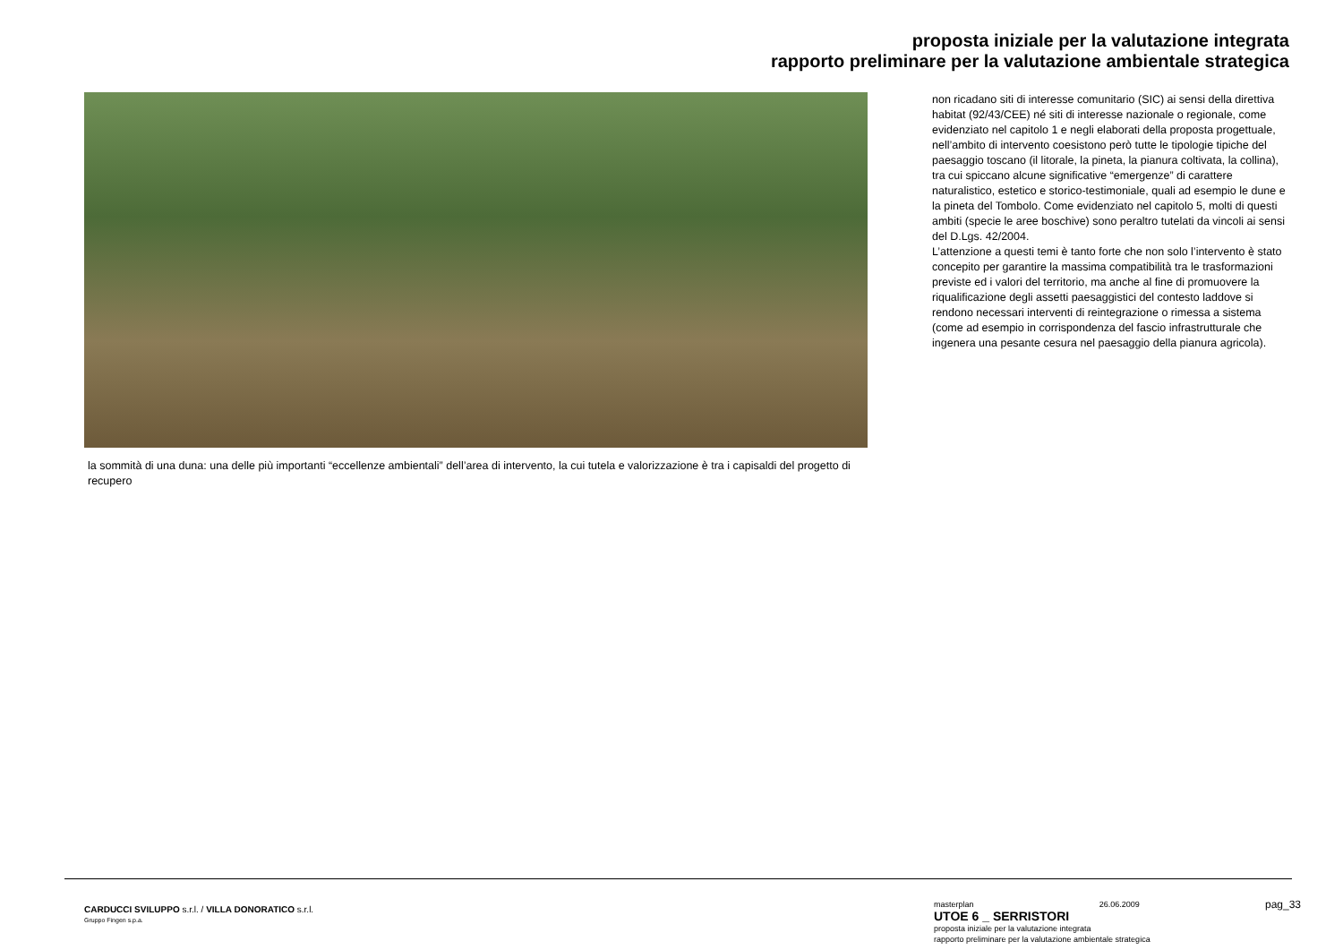proposta iniziale per la valutazione integrata
rapporto preliminare per la valutazione ambientale strategica
la sommità di una duna: una delle più importanti “eccellenze ambientali” dell’area di intervento, la cui tutela e valorizzazione è tra i capisaldi del progetto di recupero
non ricadano siti di interesse comunitario (SIC) ai sensi della direttiva habitat (92/43/CEE) né siti di interesse nazionale o regionale, come evidenziato nel capitolo 1 e negli elaborati della proposta progettuale, nell’ambito di intervento coesistono però tutte le tipologie tipiche del paesaggio toscano (il litorale, la pineta, la pianura coltivata, la collina), tra cui spiccano alcune significative “emergenze” di carattere naturalistico, estetico e storico-testimoniale, quali ad esempio le dune e la pineta del Tombolo. Come evidenziato nel capitolo 5, molti di questi ambiti (specie le aree boschive) sono peraltro tutelati da vincoli ai sensi del D.Lgs. 42/2004.
L’attenzione a questi temi è tanto forte che non solo l’intervento è stato concepito per garantire la massima compatibilità tra le trasformazioni previste ed i valori del territorio, ma anche al fine di promuovere la riqualificazione degli assetti paesaggistici del contesto laddove si rendono necessari interventi di reintegrazione o rimessa a sistema (come ad esempio in corrispondenza del fascio infrastrutturale che ingenera una pesante cesura nel paesaggio della pianura agricola).
CARDUCCI SVILUPPO s.r.l. / VILLA DONORATICO s.r.l.
Gruppo Fingen s.p.a.
masterplan 26.06.2009 pag_33
UTOE 6 _ SERRISTORI
proposta iniziale per la valutazione integrata
rapporto preliminare per la valutazione ambientale strategica